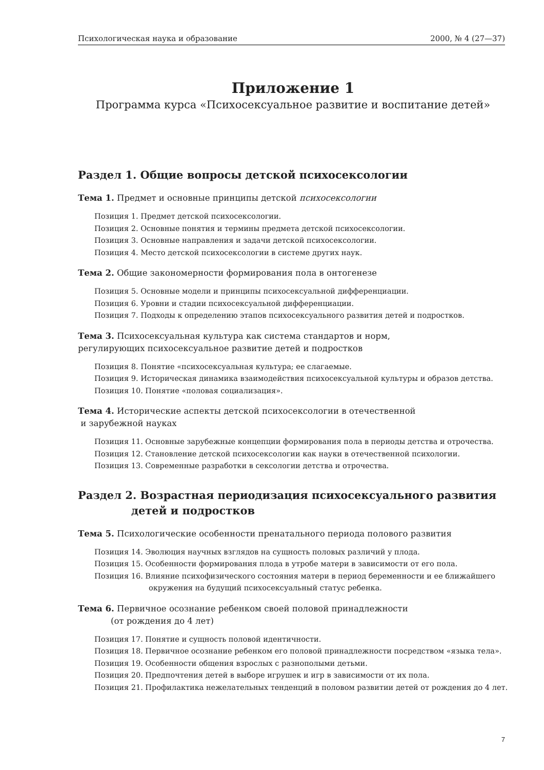Психологическая наука и образование 2000, № 4 (27—37)
Приложение 1
Программа курса «Психосексуальное развитие и воспитание детей»
Раздел 1. Общие вопросы детской психосексологии
Тема 1. Предмет и основные принципы детской психосексологии
Позиция 1. Предмет детской психосексологии.
Позиция 2. Основные понятия и термины предмета детской психосексологии.
Позиция 3. Основные направления и задачи детской психосексологии.
Позиция 4. Место детской психосексологии в системе других наук.
Тема 2. Общие закономерности формирования пола в онтогенезе
Позиция 5. Основные модели и принципы психосексуальной дифференциации.
Позиция 6. Уровни и стадии психосексуальной дифференциации.
Позиция 7. Подходы к определению этапов психосексуального развития детей и подростков.
Тема 3. Психосексуальная культура как система стандартов и норм,
регулирующих психосексуальное развитие детей и подростков
Позиция 8. Понятие «психосексуальная культура; ее слагаемые.
Позиция 9. Историческая динамика взаимодействия психосексуальной культуры и образов детства.
Позиция 10. Понятие «половая социализация».
Тема 4. Исторические аспекты детской психосексологии в отечественной
и зарубежной науках
Позиция 11. Основные зарубежные концепции формирования пола в периоды детства и отрочества.
Позиция 12. Становление детской психосексологии как науки в отечественной психологии.
Позиция 13. Современные разработки в сексологии детства и отрочества.
Раздел 2. Возрастная периодизация психосексуального развития
детей и подростков
Тема 5. Психологические особенности пренатального периода полового развития
Позиция 14. Эволюция научных взглядов на сущность половых различий у плода.
Позиция 15. Особенности формирования плода в утробе матери в зависимости от его пола.
Позиция 16. Влияние психофизического состояния матери в период беременности и ее ближайшего окружения на будущий психосексуальный статус ребенка.
Тема 6. Первичное осознание ребенком своей половой принадлежности
(от рождения до 4 лет)
Позиция 17. Понятие и сущность половой идентичности.
Позиция 18. Первичное осознание ребенком его половой принадлежности посредством «языка тела».
Позиция 19. Особенности общения взрослых с разнополыми детьми.
Позиция 20. Предпочтения детей в выборе игрушек и игр в зависимости от их пола.
Позиция 21. Профилактика нежелательных тенденций в половом развитии детей от рождения до 4 лет.
7